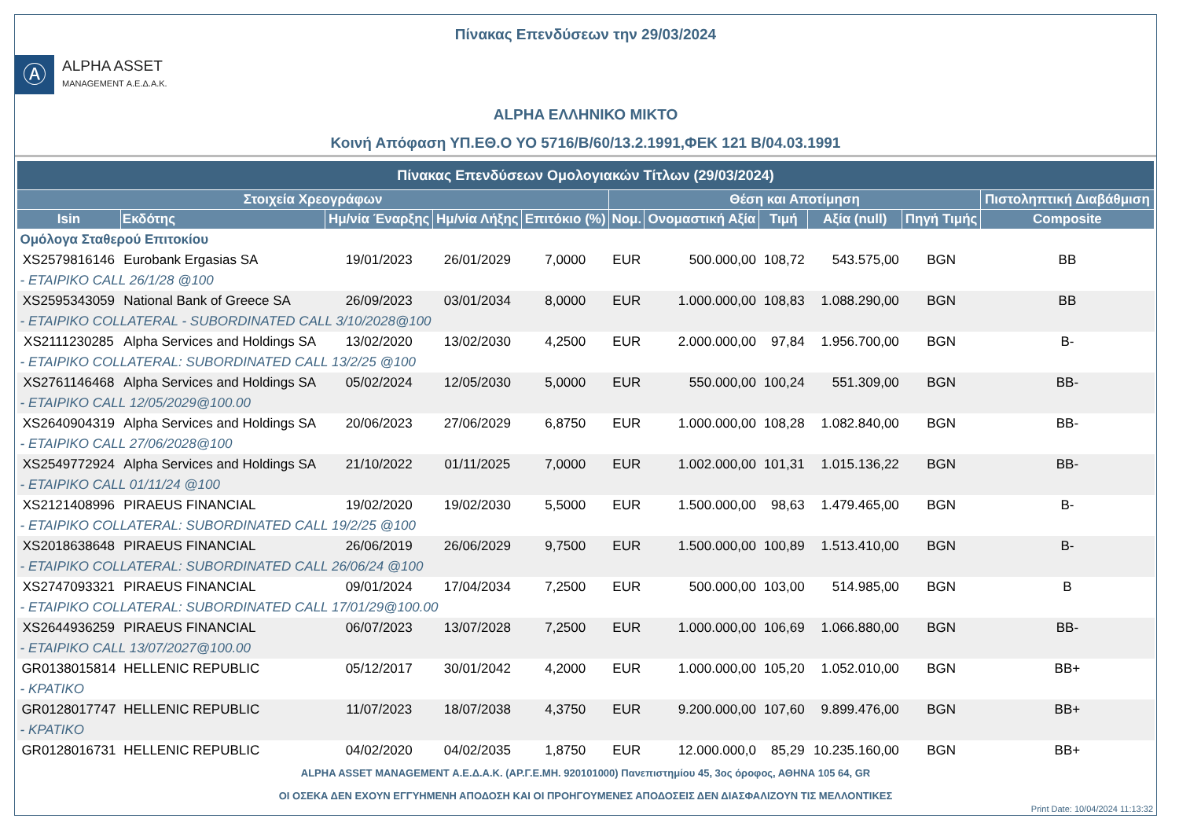Πίνακας Επενδύσεων την 29/03/2024
Ⓐ
ALPHA ASSET
MANAGEMENT Α.Ε.Δ.Α.Κ.
ALPHA ΕΛΛΗΝΙΚΟ ΜΙΚΤΟ
Κοινή Απόφαση ΥΠ.ΕΘ.Ο ΥΟ 5716/Β/60/13.2.1991,ΦΕΚ 121 Β/04.03.1991
| Πίνακας Επενδύσεων Ομολογιακών Τίτλων (29/03/2024) | | | | | | | | | | |
| --- | --- | --- | --- | --- | --- | --- | --- | --- | --- | --- |
| Στοιχεία Χρεογράφων | | | | | Θέση και Αποτίμηση | | | | | Πιστοληπτική Διαβάθμιση |
| Isin | Εκδότης | Ημ/νία Έναρξης | Ημ/νία Λήξης | Επιτόκιο (%) | Νομ. | Ονομαστική Αξία | Τιμή | Αξία (null) | Πηγή Τιμής | Composite |
| Ομόλογα Σταθερού Επιτοκίου | | | | | | | | | | |
| XS2579816146 | Eurobank Ergasias SA | 19/01/2023 | 26/01/2029 | 7,0000 | EUR | 500.000,00 | 108,72 | 543.575,00 | BGN | BB |
| - ETAIPIKO CALL 26/1/28 @100 | | | | | | | | | | |
| XS2595343059 | National Bank of Greece SA | 26/09/2023 | 03/01/2034 | 8,0000 | EUR | 1.000.000,00 | 108,83 | 1.088.290,00 | BGN | BB |
| - ETAIPIKO COLLATERAL - SUBORDINATED CALL 3/10/2028@100 | | | | | | | | | | |
| XS2111230285 | Alpha Services and Holdings SA | 13/02/2020 | 13/02/2030 | 4,2500 | EUR | 2.000.000,00 | 97,84 | 1.956.700,00 | BGN | B- |
| - ETAIPIKO COLLATERAL: SUBORDINATED CALL 13/2/25 @100 | | | | | | | | | | |
| XS2761146468 | Alpha Services and Holdings SA | 05/02/2024 | 12/05/2030 | 5,0000 | EUR | 550.000,00 | 100,24 | 551.309,00 | BGN | BB- |
| - ETAIPIKO CALL 12/05/2029@100.00 | | | | | | | | | | |
| XS2640904319 | Alpha Services and Holdings SA | 20/06/2023 | 27/06/2029 | 6,8750 | EUR | 1.000.000,00 | 108,28 | 1.082.840,00 | BGN | BB- |
| - ETAIPIKO CALL 27/06/2028@100 | | | | | | | | | | |
| XS2549772924 | Alpha Services and Holdings SA | 21/10/2022 | 01/11/2025 | 7,0000 | EUR | 1.002.000,00 | 101,31 | 1.015.136,22 | BGN | BB- |
| - ETAIPIKO CALL 01/11/24 @100 | | | | | | | | | | |
| XS2121408996 | PIRAEUS FINANCIAL | 19/02/2020 | 19/02/2030 | 5,5000 | EUR | 1.500.000,00 | 98,63 | 1.479.465,00 | BGN | B- |
| - ETAIPIKO COLLATERAL: SUBORDINATED CALL 19/2/25 @100 | | | | | | | | | | |
| XS2018638648 | PIRAEUS FINANCIAL | 26/06/2019 | 26/06/2029 | 9,7500 | EUR | 1.500.000,00 | 100,89 | 1.513.410,00 | BGN | B- |
| - ETAIPIKO COLLATERAL: SUBORDINATED CALL 26/06/24 @100 | | | | | | | | | | |
| XS2747093321 | PIRAEUS FINANCIAL | 09/01/2024 | 17/04/2034 | 7,2500 | EUR | 500.000,00 | 103,00 | 514.985,00 | BGN | B |
| - ETAIPIKO COLLATERAL: SUBORDINATED CALL 17/01/29@100.00 | | | | | | | | | | |
| XS2644936259 | PIRAEUS FINANCIAL | 06/07/2023 | 13/07/2028 | 7,2500 | EUR | 1.000.000,00 | 106,69 | 1.066.880,00 | BGN | BB- |
| - ETAIPIKO CALL 13/07/2027@100.00 | | | | | | | | | | |
| GR0138015814 | HELLENIC REPUBLIC | 05/12/2017 | 30/01/2042 | 4,2000 | EUR | 1.000.000,00 | 105,20 | 1.052.010,00 | BGN | BB+ |
| - KPATIKO | | | | | | | | | | |
| GR0128017747 | HELLENIC REPUBLIC | 11/07/2023 | 18/07/2038 | 4,3750 | EUR | 9.200.000,00 | 107,60 | 9.899.476,00 | BGN | BB+ |
| - KPATIKO | | | | | | | | | | |
| GR0128016731 | HELLENIC REPUBLIC | 04/02/2020 | 04/02/2035 | 1,8750 | EUR | 12.000.000,0 | 85,29 | 10.235.160,00 | BGN | BB+ |
ALPHA ASSET MANAGEMENT Α.Ε.Δ.Α.Κ. (ΑΡ.Γ.Ε.ΜΗ. 920101000) Πανεπιστημίου 45, 3ος όροφος, ΑΘΗΝΑ 105 64, GR
ΟΙ ΟΣΕΚΑ ΔΕΝ ΕΧΟΥΝ ΕΓΓΥΗΜΕΝΗ ΑΠΟΔΟΣΗ ΚΑΙ ΟΙ ΠΡΟΗΓΟΥΜΕΝΕΣ ΑΠΟΔΟΣΕΙΣ ΔΕΝ ΔΙΑΣΦΑΛΙΖΟΥΝ ΤΙΣ ΜΕΛΛΟΝΤΙΚΕΣ
Print Date: 10/04/2024 11:13:32